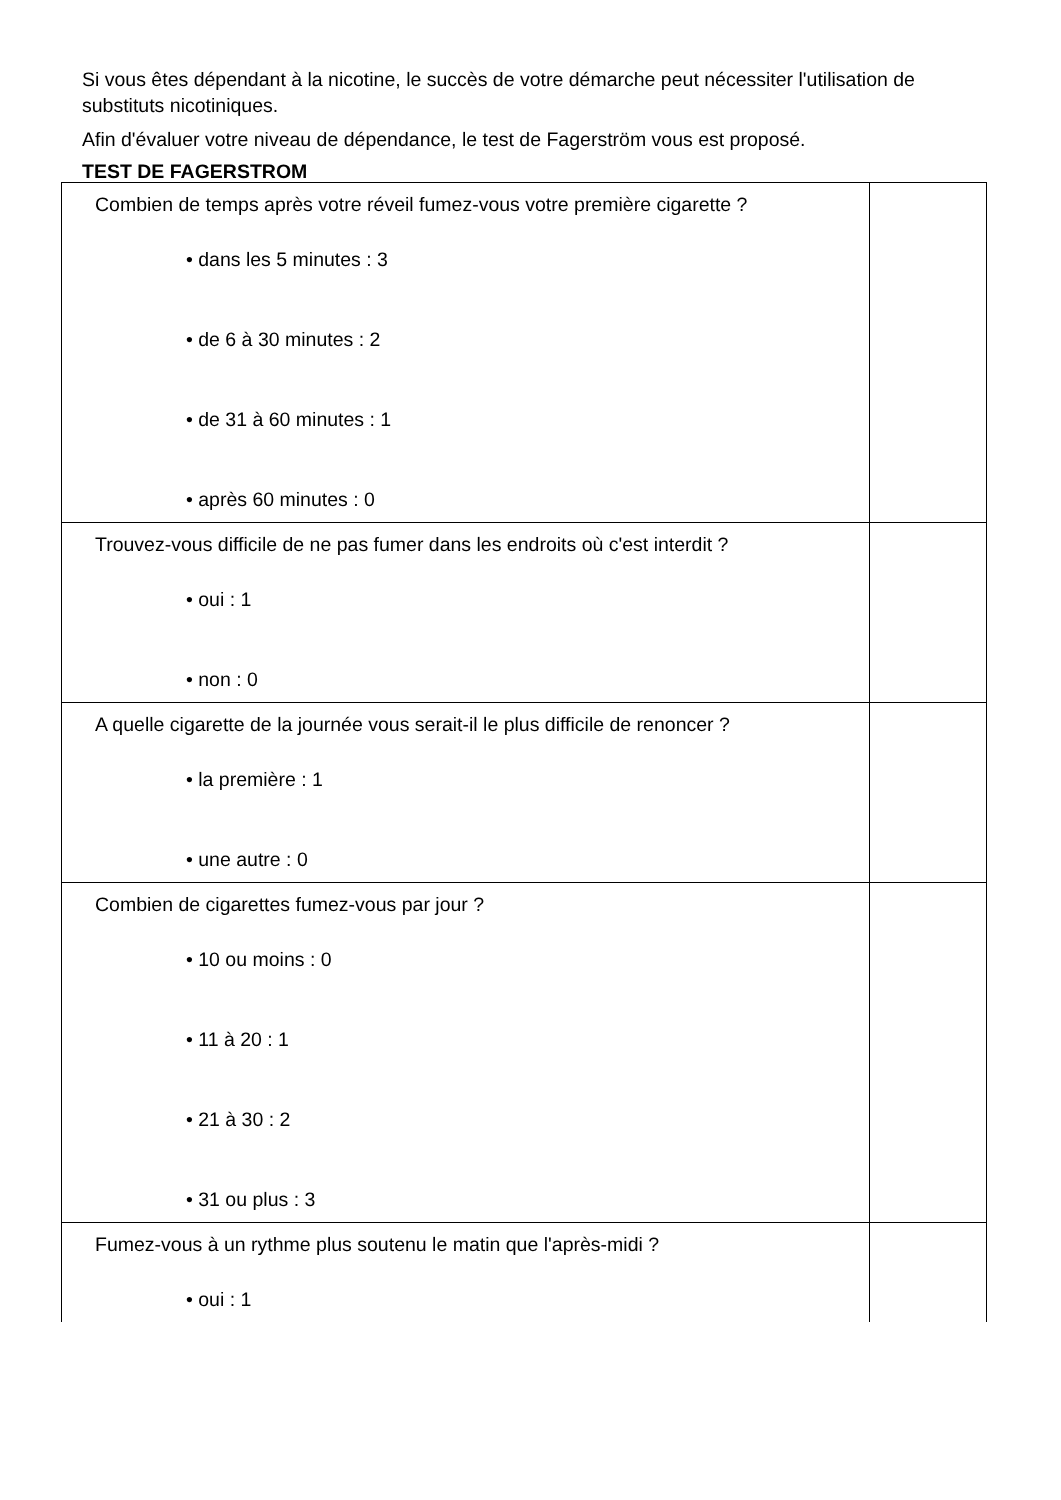Si vous êtes dépendant à la nicotine, le succès de votre démarche peut nécessiter l'utilisation de substituts nicotiniques.
Afin d'évaluer votre niveau de dépendance, le test de Fagerström vous est proposé.
TEST DE FAGERSTROM
| Combien de temps après votre réveil fumez-vous votre première cigarette ? • dans les 5 minutes : 3 • de 6 à 30 minutes : 2 • de 31 à 60 minutes : 1 • après 60 minutes : 0 | |
| Trouvez-vous difficile de ne pas fumer dans les endroits où c'est interdit ? • oui : 1 • non : 0 | |
| A quelle cigarette de la journée vous serait-il le plus difficile de renoncer ? • la première : 1 • une autre : 0 | |
| Combien de cigarettes fumez-vous par jour ? • 10 ou moins : 0 • 11 à 20 : 1 • 21 à 30 : 2 • 31 ou plus : 3 | |
| Fumez-vous à un rythme plus soutenu le matin que l'après-midi ? • oui : 1 | |